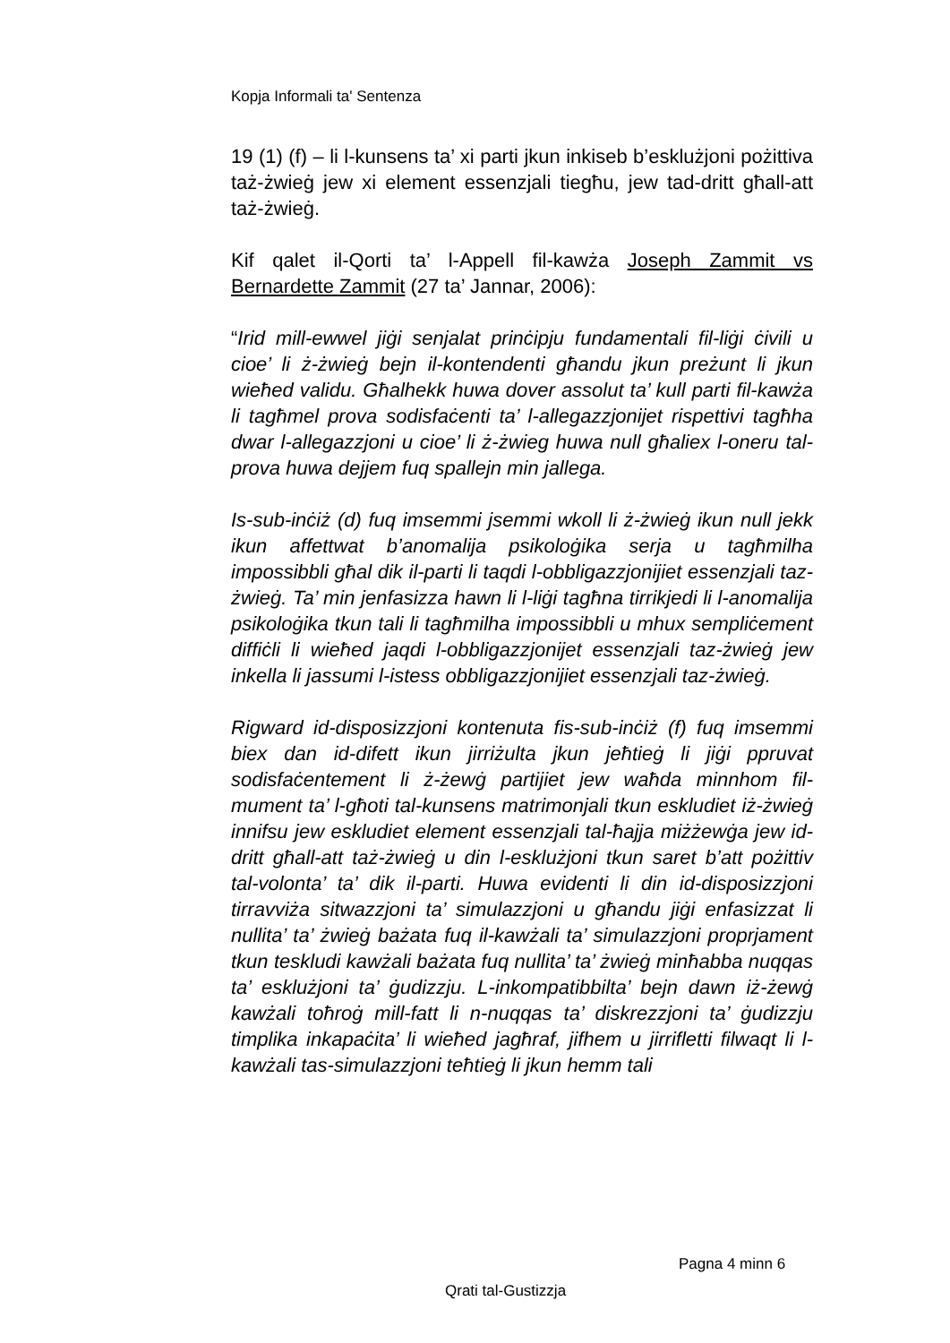Kopja Informali ta' Sentenza
19 (1) (f) – li l-kunsens ta’ xi parti jkun inkiseb b’esklużjoni pożittiva taż-żwieġ jew xi element essenzjali tiegħu, jew tad-dritt għall-att taż-żwieġ.
Kif qalet il-Qorti ta’ l-Appell fil-kawża Joseph Zammit vs Bernardette Zammit (27 ta’ Jannar, 2006):
“Irid mill-ewwel jiġi senjalat prinċipju fundamentali fil-liġi ċivili u cioe’ li ż-żwieġ bejn il-kontendenti għandu jkun preżunt li jkun wieħed validu. Għalhekk huwa dover assolut ta’ kull parti fil-kawża li tagħmel prova sodisfaċenti ta’ l-allegazzjonijet rispettivi tagħha dwar l-allegazzjoni u cioe’ li ż-żwieg huwa null għaliex l-oneru tal-prova huwa dejjem fuq spallejn min jallega.
Is-sub-inċiż (d) fuq imsemmi jsemmi wkoll li ż-żwieġ ikun null jekk ikun affettwat b’anomalija psikoloġika serja u tagħmilha impossibbli għal dik il-parti li taqdi l-obbligazzjonijiet essenzjali taz-żwieġ. Ta’ min jenfasizza hawn li l-liġi tagħna tirrikjedi li l-anomalija psikoloġika tkun tali li tagħmilha impossibbli u mhux sempliċement diffiċli li wieħed jaqdi l-obbligazzjonijet essenzjali taz-żwieġ jew inkella li jassumi l-istess obbligazzjonijiet essenzjali taz-żwieġ.
Rigward id-disposizzjoni kontenuta fis-sub-inċiż (f) fuq imsemmi biex dan id-difett ikun jirriżulta jkun jeħtieġ li jiġi ppruvat sodisfaċentement li ż-żewġ partijiet jew waħda minnhom fil-mument ta’ l-għoti tal-kunsens matrimonjali tkun eskludiet iż-żwieġ innifsu jew eskludiet element essenzjali tal-ħajja miżżewġa jew id-dritt għall-att taż-żwieġ u din l-esklużjoni tkun saret b’att pożittiv tal-volonta’ ta’ dik il-parti. Huwa evidenti li din id-disposizzjoni tirravviża sitwazzjoni ta’ simulazzjoni u għandu jiġi enfasizzat li nullita’ ta’ żwieġ bażata fuq il-kawżali ta’ simulazzjoni proprjament tkun teskludi kawżali bażata fuq nullita’ ta’ żwieġ minħabba nuqqas ta’ esklużjoni ta’ ġudizzju. L-inkompatibbilta’ bejn dawn iż-żewġ kawżali toħroġ mill-fatt li n-nuqqas ta’ diskrezzjoni ta’ ġudizzju timplika inkapaċita’ li wieħed jagħraf, jifhem u jirrifletti filwaqt li l-kawżali tas-simulazzjoni teħtieġ li jkun hemm tali
Pagna 4 minn 6
Qrati tal-Gustizzja